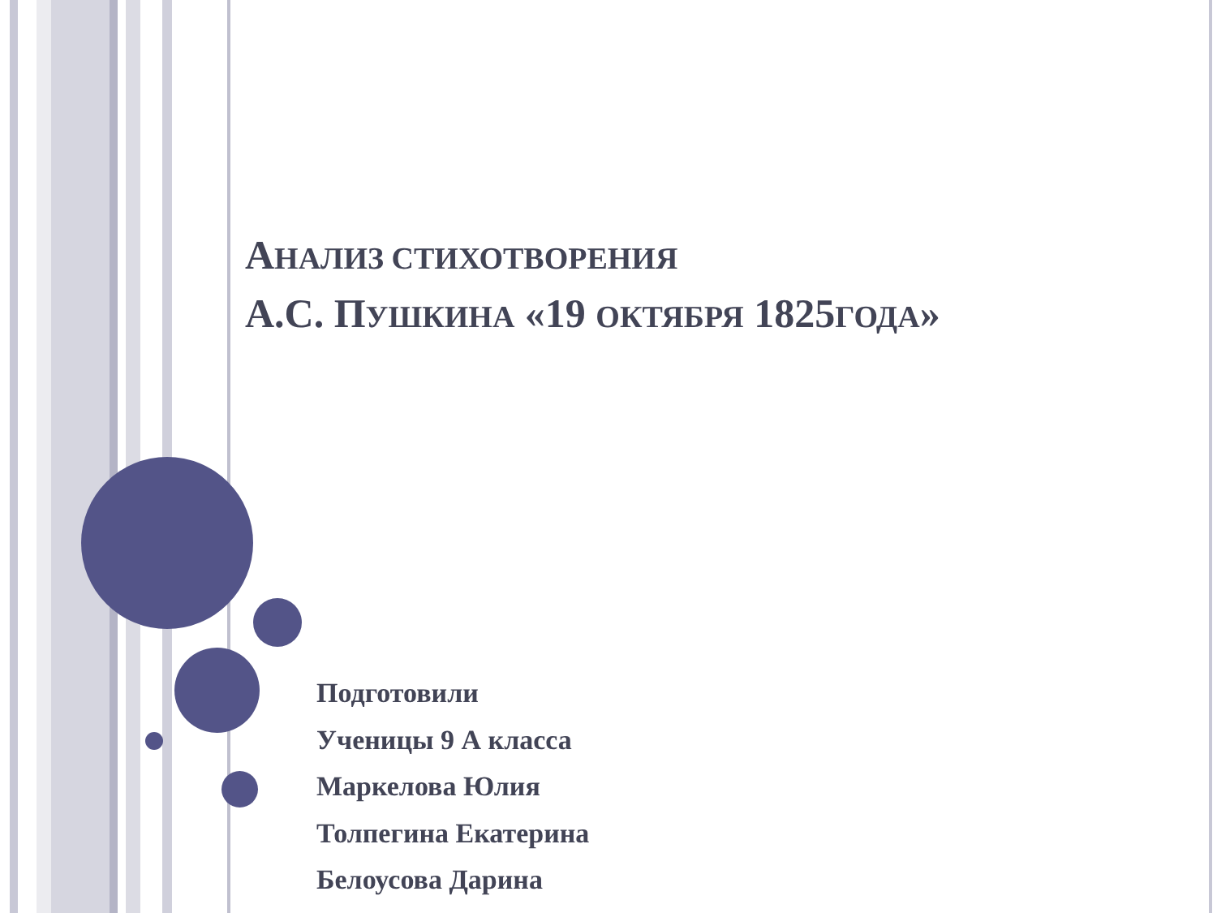АНАЛИЗ СТИХОТВОРЕНИЯ
А.С. ПУШКИНА «19 ОКТЯБРЯ 1825ГОДА»
Подготовили
Ученицы 9 А класса
Маркелова Юлия
Толпегина Екатерина
Белоусова Дарина